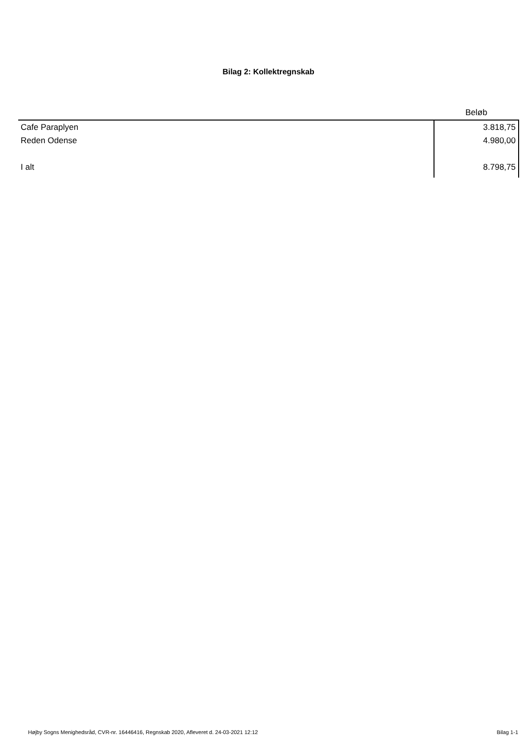Bilag 2: Kollektregnskab
| | Beløb |
| --- | --- |
| Cafe Paraplyen | 3.818,75 |
| Reden Odense | 4.980,00 |
| I alt | 8.798,75 |
Højby Sogns Menighedsråd, CVR-nr. 16446416, Regnskab 2020, Afleveret d. 24-03-2021 12:12 Bilag 1-1